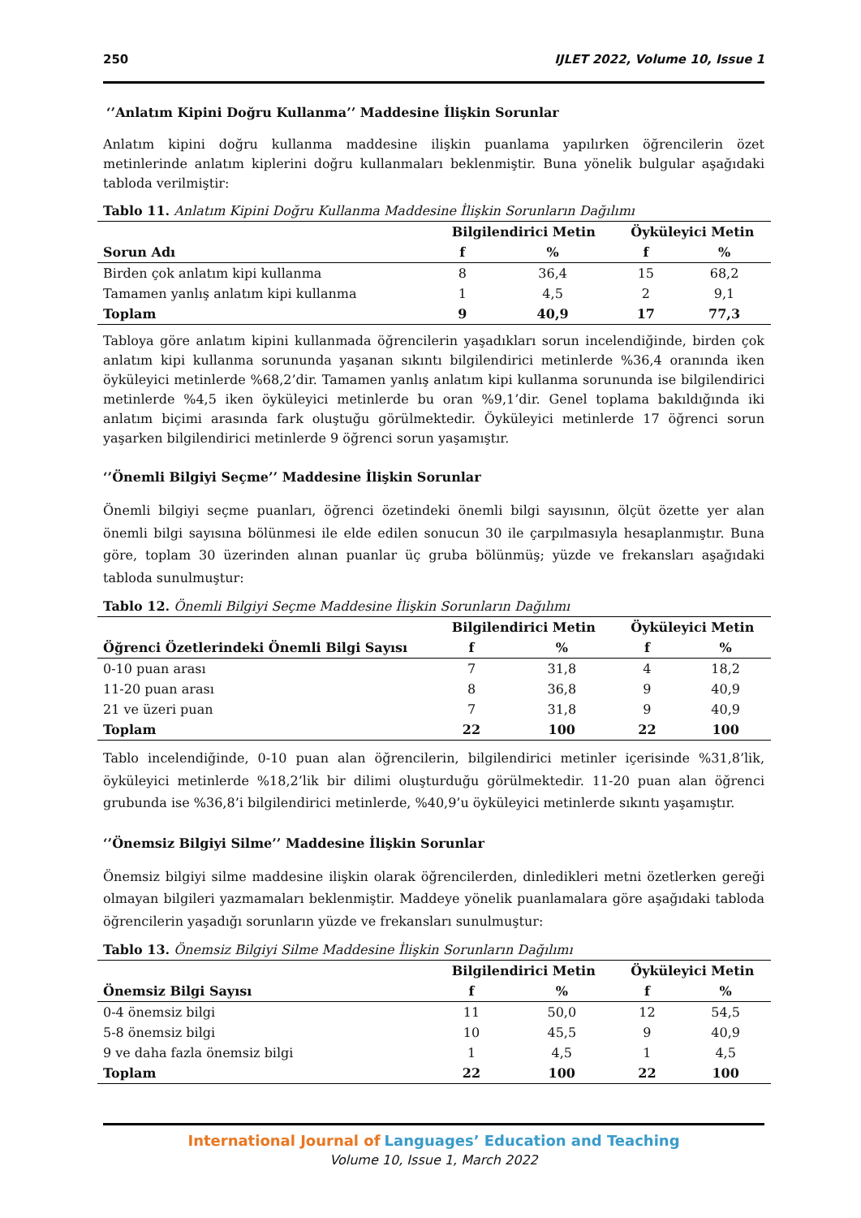250 IJLET 2022, Volume 10, Issue 1
‘’Anlatım Kipini Doğru Kullanma’’ Maddesine İlişkin Sorunlar
Anlatım kipini doğru kullanma maddesine ilişkin puanlama yapılırken öğrencilerin özet metinlerinde anlatım kiplerini doğru kullanmaları beklenmiştir. Buna yönelik bulgular aşağıdaki tabloda verilmiştir:
Tablo 11. Anlatım Kipini Doğru Kullanma Maddesine İlişkin Sorunların Dağılımı
| | Bilgilendirici Metin | | Öyküleyici Metin | |
| --- | --- | --- | --- | --- |
| Sorun Adı | f | % | f | % |
| Birden çok anlatım kipi kullanma | 8 | 36,4 | 15 | 68,2 |
| Tamamen yanlış anlatım kipi kullanma | 1 | 4,5 | 2 | 9,1 |
| Toplam | 9 | 40,9 | 17 | 77,3 |
Tabloya göre anlatım kipini kullanmada öğrencilerin yaşadıkları sorun incelendiğinde, birden çok anlatım kipi kullanma sorununda yaşanan sıkıntı bilgilendirici metinlerde %36,4 oranında iken öyküleyici metinlerde %68,2’dir. Tamamen yanlış anlatım kipi kullanma sorununda ise bilgilendirici metinlerde %4,5 iken öyküleyici metinlerde bu oran %9,1’dir. Genel toplama bakıldığında iki anlatım biçimi arasında fark oluştuğu görülmektedir. Öyküleyici metinlerde 17 öğrenci sorun yaşarken bilgilendirici metinlerde 9 öğrenci sorun yaşamıştır.
‘’Önemli Bilgiyi Seçme’’ Maddesine İlişkin Sorunlar
Önemli bilgiyi seçme puanları, öğrenci özetindeki önemli bilgi sayısının, ölçüt özette yer alan önemli bilgi sayısına bölünmesi ile elde edilen sonucun 30 ile çarpılmasıyla hesaplanmıştır. Buna göre, toplam 30 üzerinden alınan puanlar üç gruba bölünmüş; yüzde ve frekansları aşağıdaki tabloda sunulmuştur:
Tablo 12. Önemli Bilgiyi Seçme Maddesine İlişkin Sorunların Dağılımı
| | Bilgilendirici Metin | | Öyküleyici Metin | |
| --- | --- | --- | --- | --- |
| Öğrenci Özetlerindeki Önemli Bilgi Sayısı | f | % | f | % |
| 0-10 puan arası | 7 | 31,8 | 4 | 18,2 |
| 11-20 puan arası | 8 | 36,8 | 9 | 40,9 |
| 21 ve üzeri puan | 7 | 31,8 | 9 | 40,9 |
| Toplam | 22 | 100 | 22 | 100 |
Tablo incelendiğinde, 0-10 puan alan öğrencilerin, bilgilendirici metinler içerisinde %31,8’lik, öyküleyici metinlerde %18,2’lik bir dilimi oluşturduğu görülmektedir. 11-20 puan alan öğrenci grubunda ise %36,8’i bilgilendirici metinlerde, %40,9’u öyküleyici metinlerde sıkıntı yaşamıştır.
‘’Önemsiz Bilgiyi Silme’’ Maddesine İlişkin Sorunlar
Önemsiz bilgiyi silme maddesine ilişkin olarak öğrencilerden, dinledikleri metni özetlerken gereği olmayan bilgileri yazmamaları beklenmiştir. Maddeye yönelik puanlamalara göre aşağıdaki tabloda öğrencilerin yaşadığı sorunların yüzde ve frekansları sunulmuştur:
Tablo 13. Önemsiz Bilgiyi Silme Maddesine İlişkin Sorunların Dağılımı
| | Bilgilendirici Metin | | Öyküleyici Metin | |
| --- | --- | --- | --- | --- |
| Önemsiz Bilgi Sayısı | f | % | f | % |
| 0-4 önemsiz bilgi | 11 | 50,0 | 12 | 54,5 |
| 5-8 önemsiz bilgi | 10 | 45,5 | 9 | 40,9 |
| 9 ve daha fazla önemsiz bilgi | 1 | 4,5 | 1 | 4,5 |
| Toplam | 22 | 100 | 22 | 100 |
International Journal of Languages’ Education and Teaching
Volume 10, Issue 1, March 2022